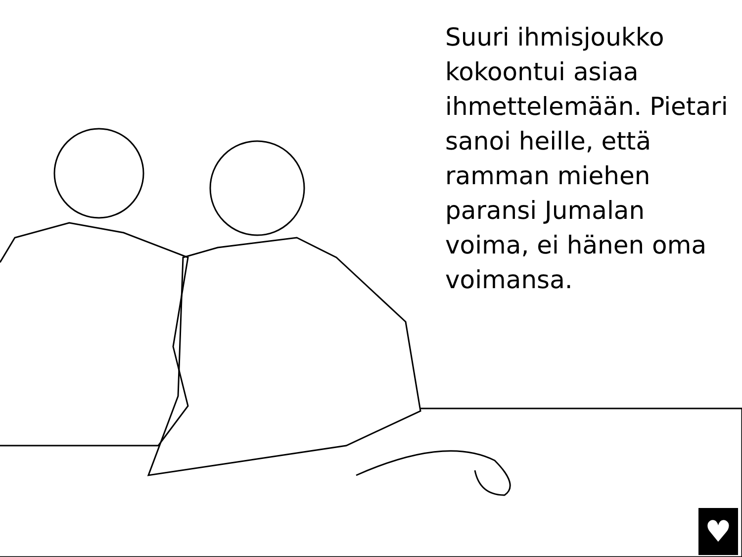Suuri ihmisjoukko kokoontui asiaa ihmettelemään. Pietari sanoi heille, että ramman miehen paransi Jumalan voima, ei hänen oma voimansa.
♥